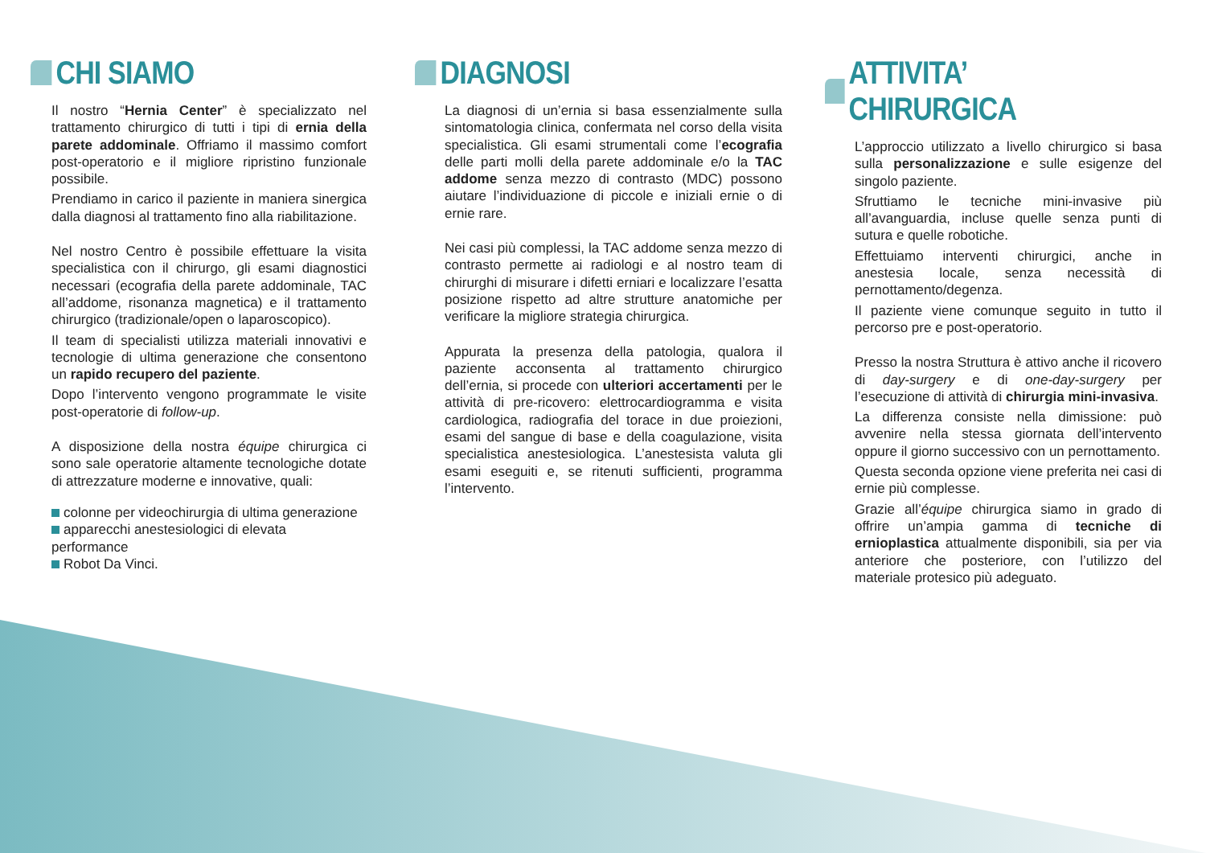CHI SIAMO
Il nostro “Hernia Center” è specializzato nel trattamento chirurgico di tutti i tipi di ernia della parete addominale. Offriamo il massimo comfort post-operatorio e il migliore ripristino funzionale possibile.
Prendiamo in carico il paziente in maniera sinergica dalla diagnosi al trattamento fino alla riabilitazione.
Nel nostro Centro è possibile effettuare la visita specialistica con il chirurgo, gli esami diagnostici necessari (ecografia della parete addominale, TAC all’addome, risonanza magnetica) e il trattamento chirurgico (tradizionale/open o laparoscopico).
Il team di specialisti utilizza materiali innovativi e tecnologie di ultima generazione che consentono un rapido recupero del paziente.
Dopo l’intervento vengono programmate le visite post-operatorie di follow-up.
A disposizione della nostra équipe chirurgica ci sono sale operatorie altamente tecnologiche dotate di attrezzature moderne e innovative, quali:
colonne per videochirurgia di ultima generazione
apparecchi anestesiologici di elevata performance
Robot Da Vinci.
DIAGNOSI
La diagnosi di un’ernia si basa essenzialmente sulla sintomatologia clinica, confermata nel corso della visita specialistica. Gli esami strumentali come l’ecografia delle parti molli della parete addominale e/o la TAC addome senza mezzo di contrasto (MDC) possono aiutare l’individuazione di piccole e iniziali ernie o di ernie rare.
Nei casi più complessi, la TAC addome senza mezzo di contrasto permette ai radiologi e al nostro team di chirurghi di misurare i difetti erniari e localizzare l’esatta posizione rispetto ad altre strutture anatomiche per verificare la migliore strategia chirurgica.
Appurata la presenza della patologia, qualora il paziente acconsenta al trattamento chirurgico dell’ernia, si procede con ulteriori accertamenti per le attività di pre-ricovero: elettrocardiogramma e visita cardiologica, radiografia del torace in due proiezioni, esami del sangue di base e della coagulazione, visita specialistica anestesiologica. L’anestesista valuta gli esami eseguiti e, se ritenuti sufficienti, programma l’intervento.
ATTIVITA’ CHIRURGICA
L’approccio utilizzato a livello chirurgico si basa sulla personalizzazione e sulle esigenze del singolo paziente.
Sfruttiamo le tecniche mini-invasive più all’avanguardia, incluse quelle senza punti di sutura e quelle robotiche.
Effettuiamo interventi chirurgici, anche in anestesia locale, senza necessità di pernottamento/degenza.
Il paziente viene comunque seguito in tutto il percorso pre e post-operatorio.
Presso la nostra Struttura è attivo anche il ricovero di day-surgery e di one-day-surgery per l’esecuzione di attività di chirurgia mini-invasiva.
La differenza consiste nella dimissione: può avvenire nella stessa giornata dell’intervento oppure il giorno successivo con un pernottamento.
Questa seconda opzione viene preferita nei casi di ernie più complesse.
Grazie all’équipe chirurgica siamo in grado di offrire un’ampia gamma di tecniche di ernioplastica attualmente disponibili, sia per via anteriore che posteriore, con l’utilizzo del materiale protesico più adeguato.